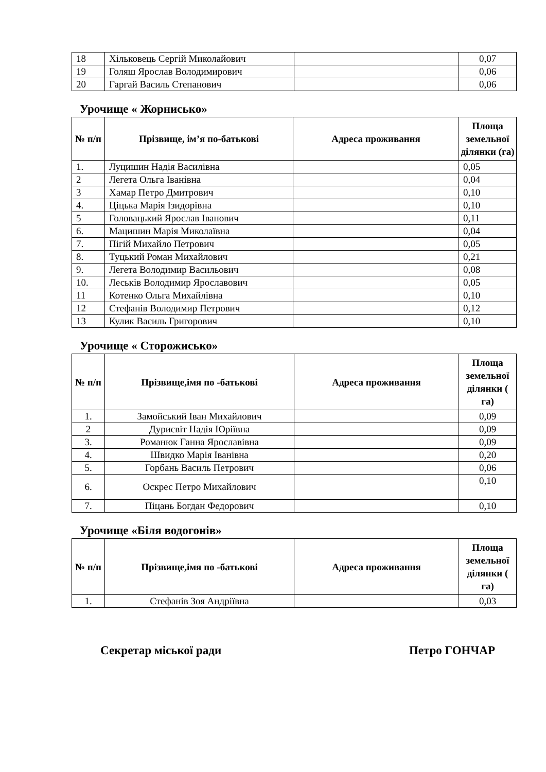| 18 | Хільковець Сергій Миколайович | | 0,07 |
| 19 | Голяш Ярослав Володимирович | | 0,06 |
| 20 | Гаргай Василь Степанович | | 0,06 |
Урочище « Жорнисько»
| № п/п | Прізвище, ім’я по-батькові | Адреса проживання | Площа земельної ділянки (га) |
| --- | --- | --- | --- |
| 1. | Луцишин Надія Василівна | | 0,05 |
| 2 | Легета Ольга Іванівна | | 0,04 |
| 3 | Хамар Петро Дмитрович | | 0,10 |
| 4. | Ціцька Марія Ізидорівна | | 0,10 |
| 5 | Головацький Ярослав Іванович | | 0,11 |
| 6. | Мацишин Марія Миколаївна | | 0,04 |
| 7. | Пігій Михайло Петрович | | 0,05 |
| 8. | Туцький Роман Михайлович | | 0,21 |
| 9. | Легета Володимир Васильович | | 0,08 |
| 10. | Леськів Володимир Ярославович | | 0,05 |
| 11 | Котенко Ольга Михайлівна | | 0,10 |
| 12 | Стефанів Володимир Петрович | | 0,12 |
| 13 | Кулик Василь Григорович | | 0,10 |
Урочище « Сторожисько»
| № п/п | Прізвище,імя по -батькові | Адреса проживання | Площа земельної ділянки ( га) |
| --- | --- | --- | --- |
| 1. | Замойський Іван Михайлович | | 0,09 |
| 2 | Дурисвіт Надія Юріївна | | 0,09 |
| 3. | Романюк Ганна Ярославівна | | 0,09 |
| 4. | Швидко Марія Іванівна | | 0,20 |
| 5. | Горбань Василь Петрович | | 0,06 |
| 6. | Оскрес Петро Михайлович | | 0,10 |
| 7. | Піцань Богдан Федорович | | 0,10 |
Урочище «Біля водогонів»
| № п/п | Прізвище,імя по -батькові | Адреса проживання | Площа земельної ділянки ( га) |
| --- | --- | --- | --- |
| 1. | Стефанів Зоя Андріївна | | 0,03 |
Секретар міської ради Петро ГОНЧАР